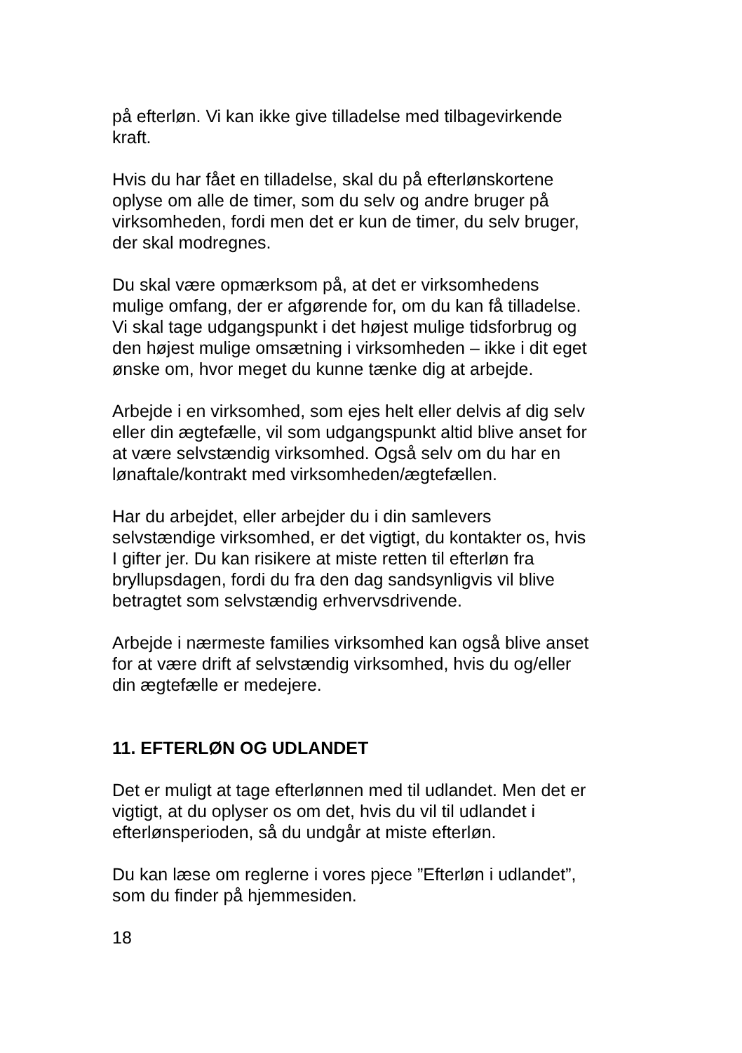på efterløn. Vi kan ikke give tilladelse med tilbagevirkende
kraft.
Hvis du har fået en tilladelse, skal du på efterlønskortene
oplyse om alle de timer, som du selv og andre bruger på
virksomheden, fordi men det er kun de timer, du selv bruger,
der skal modregnes.
Du skal være opmærksom på, at det er virksomhedens
mulige omfang, der er afgørende for, om du kan få tilladelse.
Vi skal tage udgangspunkt i det højest mulige tidsforbrug og
den højest mulige omsætning i virksomheden – ikke i dit eget
ønske om, hvor meget du kunne tænke dig at arbejde.
Arbejde i en virksomhed, som ejes helt eller delvis af dig selv
eller din ægtefælle, vil som udgangspunkt altid blive anset for
at være selvstændig virksomhed. Også selv om du har en
lønaftale/kontrakt med virksomheden/ægtefællen.
Har du arbejdet, eller arbejder du i din samlevers
selvstændige virksomhed, er det vigtigt, du kontakter os, hvis
I gifter jer. Du kan risikere at miste retten til efterløn fra
bryllupsdagen, fordi du fra den dag sandsynligvis vil blive
betragtet som selvstændig erhvervsdrivende.
Arbejde i nærmeste families virksomhed kan også blive anset
for at være drift af selvstændig virksomhed, hvis du og/eller
din ægtefælle er medejere.
11. EFTERLØN OG UDLANDET
Det er muligt at tage efterlønnen med til udlandet. Men det er
vigtigt, at du oplyser os om det, hvis du vil til udlandet i
efterlønsperioden, så du undgår at miste efterløn.
Du kan læse om reglerne i vores pjece ”Efterløn i udlandet”,
som du finder på hjemmesiden.
18